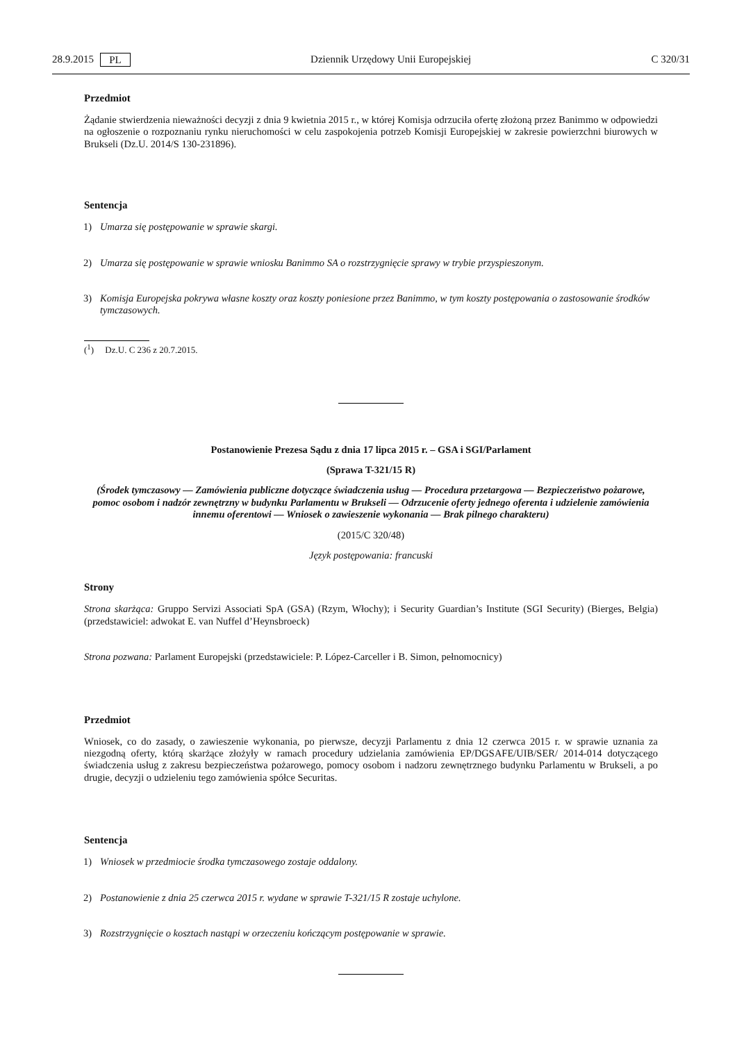28.9.2015 PL Dziennik Urzędowy Unii Europejskiej C 320/31
Przedmiot
Żądanie stwierdzenia nieważności decyzji z dnia 9 kwietnia 2015 r., w której Komisja odrzuciła ofertę złożoną przez Banimmo w odpowiedzi na ogłoszenie o rozpoznaniu rynku nieruchomości w celu zaspokojenia potrzeb Komisji Europejskiej w zakresie powierzchni biurowych w Brukseli (Dz.U. 2014/S 130-231896).
Sentencja
1) Umarza się postępowanie w sprawie skargi.
2) Umarza się postępowanie w sprawie wniosku Banimmo SA o rozstrzygnięcie sprawy w trybie przyspieszonym.
3) Komisja Europejska pokrywa własne koszty oraz koszty poniesione przez Banimmo, w tym koszty postępowania o zastosowanie środków tymczasowych.
(<sup>1</sup>) Dz.U. C 236 z 20.7.2015.
Postanowienie Prezesa Sądu z dnia 17 lipca 2015 r. – GSA i SGI/Parlament
(Sprawa T-321/15 R)
(Środek tymczasowy — Zamówienia publiczne dotyczące świadczenia usług — Procedura przetargowa — Bezpieczeństwo pożarowe, pomoc osobom i nadzór zewnętrzny w budynku Parlamentu w Brukseli — Odrzucenie oferty jednego oferenta i udzielenie zamówienia innemu oferentowi — Wniosek o zawieszenie wykonania — Brak pilnego charakteru)
(2015/C 320/48)
Język postępowania: francuski
Strony
Strona skarżąca: Gruppo Servizi Associati SpA (GSA) (Rzym, Włochy); i Security Guardian’s Institute (SGI Security) (Bierges, Belgia) (przedstawiciel: adwokat E. van Nuffel d’Heynsbroeck)
Strona pozwana: Parlament Europejski (przedstawiciele: P. López-Carceller i B. Simon, pełnomocnicy)
Przedmiot
Wniosek, co do zasady, o zawieszenie wykonania, po pierwsze, decyzji Parlamentu z dnia 12 czerwca 2015 r. w sprawie uznania za niezgodną oferty, którą skarżące złożyły w ramach procedury udzielania zamówienia EP/DGSAFE/UIB/SER/ 2014-014 dotyczącego świadczenia usług z zakresu bezpieczeństwa pożarowego, pomocy osobom i nadzoru zewnętrznego budynku Parlamentu w Brukseli, a po drugie, decyzji o udzieleniu tego zamówienia spółce Securitas.
Sentencja
1) Wniosek w przedmiocie środka tymczasowego zostaje oddalony.
2) Postanowienie z dnia 25 czerwca 2015 r. wydane w sprawie T-321/15 R zostaje uchylone.
3) Rozstrzygnięcie o kosztach nastąpi w orzeczeniu kończącym postępowanie w sprawie.